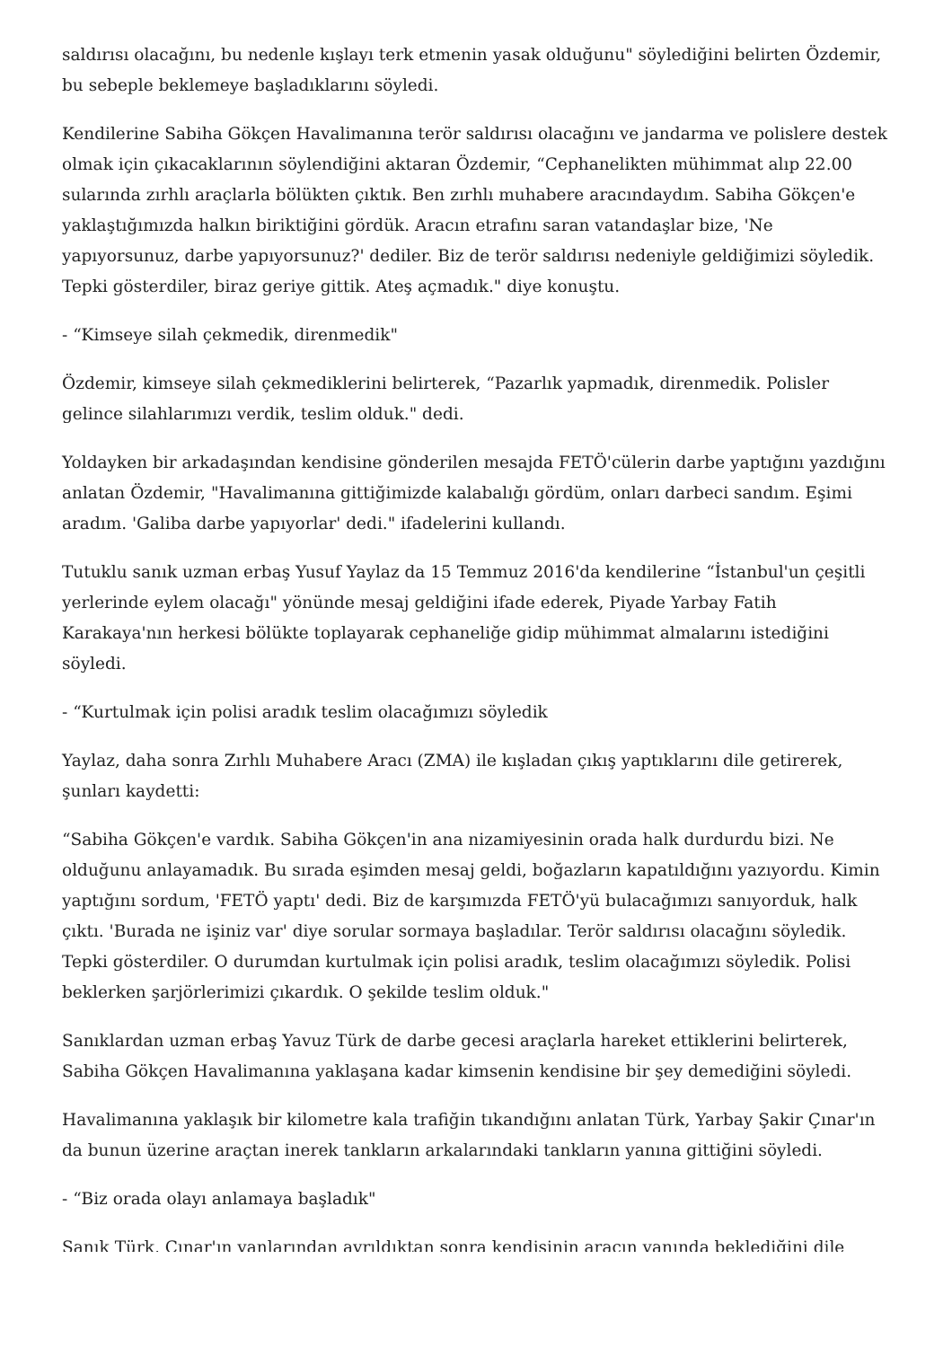saldırısı olacağını, bu nedenle kışlayı terk etmenin yasak olduğunu" söylediğini belirten Özdemir, bu sebeple beklemeye başladıklarını söyledi.
Kendilerine Sabiha Gökçen Havalimanına terör saldırısı olacağını ve jandarma ve polislere destek olmak için çıkacaklarının söylendiğini aktaran Özdemir, “Cephanelikten mühimmat alıp 22.00 sularında zırhlı araçlarla bölükten çıktık. Ben zırhlı muhabere aracındaydım. Sabiha Gökçen'e yaklaştığımızda halkın biriktiğini gördük. Aracın etrafını saran vatandaşlar bize, 'Ne yapıyorsunuz, darbe yapıyorsunuz?' dediler. Biz de terör saldırısı nedeniyle geldiğimizi söyledik. Tepki gösterdiler, biraz geriye gittik. Ateş açmadık." diye konuştu.
- “Kimseye silah çekmedik, direnmedik"
Özdemir, kimseye silah çekmediklerini belirterek, “Pazarlık yapmadık, direnmedik. Polisler gelince silahlarımızı verdik, teslim olduk." dedi.
Yoldayken bir arkadaşından kendisine gönderilen mesajda FETÖ'cülerin darbe yaptığını yazdığını anlatan Özdemir, "Havalimanına gittiğimizde kalabalığı gördüm, onları darbeci sandım. Eşimi aradım. 'Galiba darbe yapıyorlar' dedi." ifadelerini kullandı.
Tutuklu sanık uzman erbaş Yusuf Yaylaz da 15 Temmuz 2016'da kendilerine “İstanbul'un çeşitli yerlerinde eylem olacağı" yönünde mesaj geldiğini ifade ederek, Piyade Yarbay Fatih Karakaya'nın herkesi bölükte toplayarak cephaneliğe gidip mühimmat almalarını istediğini söyledi.
- “Kurtulmak için polisi aradık teslim olacağımızı söyledik
Yaylaz, daha sonra Zırhlı Muhabere Aracı (ZMA) ile kışladan çıkış yaptıklarını dile getirerek, şunları kaydetti:
“Sabiha Gökçen'e vardık. Sabiha Gökçen'in ana nizamiyesinin orada halk durdurdu bizi. Ne olduğunu anlayamadık. Bu sırada eşimden mesaj geldi, boğazların kapatıldığını yazıyordu. Kimin yaptığını sordum, 'FETÖ yaptı' dedi. Biz de karşımızda FETÖ'yü bulacağımızı sanıyorduk, halk çıktı. 'Burada ne işiniz var' diye sorular sormaya başladılar. Terör saldırısı olacağını söyledik. Tepki gösterdiler. O durumdan kurtulmak için polisi aradık, teslim olacağımızı söyledik. Polisi beklerken şarjörlerimizi çıkardık. O şekilde teslim olduk."
Sanıklardan uzman erbaş Yavuz Türk de darbe gecesi araçlarla hareket ettiklerini belirterek, Sabiha Gökçen Havalimanına yaklaşana kadar kimsenin kendisine bir şey demediğini söyledi.
Havalimanına yaklaşık bir kilometre kala trafiğin tıkandığını anlatan Türk, Yarbay Şakir Çınar'ın da bunun üzerine araçtan inerek tankların arkalarındaki tankların yanına gittiğini söyledi.
- “Biz orada olayı anlamaya başladık"
Sanık Türk, Çınar'ın yanlarından ayrıldıktan sonra kendisinin aracın yanında beklediğini dile